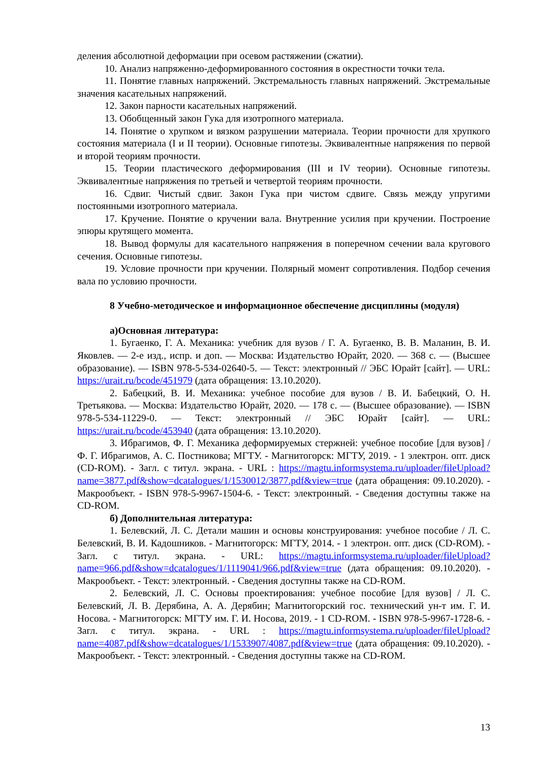деления абсолютной деформации при осевом растяжении (сжатии).
10. Анализ напряженно-деформированного состояния в окрестности точки тела.
11. Понятие главных напряжений. Экстремальность главных напряжений. Экстремальные значения касательных напряжений.
12. Закон парности касательных напряжений.
13. Обобщенный закон Гука для изотропного материала.
14. Понятие о хрупком и вязком разрушении материала. Теории прочности для хрупкого состояния материала (I и II теории). Основные гипотезы. Эквивалентные напряжения по первой и второй теориям прочности.
15. Теории пластического деформирования (III и IV теории). Основные гипотезы. Эквивалентные напряжения по третьей и четвертой теориям прочности.
16. Сдвиг. Чистый сдвиг. Закон Гука при чистом сдвиге. Связь между упругими постоянными изотропного материала.
17. Кручение. Понятие о кручении вала. Внутренние усилия при кручении. Построение эпюры крутящего момента.
18. Вывод формулы для касательного напряжения в поперечном сечении вала кругового сечения. Основные гипотезы.
19. Условие прочности при кручении. Полярный момент сопротивления. Подбор сечения вала по условию прочности.
8 Учебно-методическое и информационное обеспечение дисциплины (модуля)
а)Основная литература:
1. Бугаенко, Г. А. Механика: учебник для вузов / Г. А. Бугаенко, В. В. Маланин, В. И. Яковлев. — 2-е изд., испр. и доп. — Москва: Издательство Юрайт, 2020. — 368 с. — (Высшее образование). — ISBN 978-5-534-02640-5. — Текст: электронный // ЭБС Юрайт [сайт]. — URL: https://urait.ru/bcode/451979 (дата обращения: 13.10.2020).
2. Бабецкий, В. И. Механика: учебное пособие для вузов / В. И. Бабецкий, О. Н. Третьякова. — Москва: Издательство Юрайт, 2020. — 178 с. — (Высшее образование). — ISBN 978-5-534-11229-0. — Текст: электронный // ЭБС Юрайт [сайт]. — URL: https://urait.ru/bcode/453940 (дата обращения: 13.10.2020).
3. Ибрагимов, Ф. Г. Механика деформируемых стержней: учебное пособие [для вузов] / Ф. Г. Ибрагимов, А. С. Постникова; МГТУ. - Магнитогорск: МГТУ, 2019. - 1 электрон. опт. диск (CD-ROM). - Загл. с титул. экрана. - URL : https://magtu.informsystema.ru/uploader/fileUpload?name=3877.pdf&show=dcatalogues/1/1530012/3877.pdf&view=true (дата обращения: 09.10.2020). - Макрообъект. - ISBN 978-5-9967-1504-6. - Текст: электронный. - Сведения доступны также на CD-ROM.
б) Дополнительная литература:
1. Белевский, Л. С. Детали машин и основы конструирования: учебное пособие / Л. С. Белевский, В. И. Кадошников. - Магнитогорск: МГТУ, 2014. - 1 электрон. опт. диск (CD-ROM). - Загл. с титул. экрана. - URL: https://magtu.informsystema.ru/uploader/fileUpload?name=966.pdf&show=dcatalogues/1/1119041/966.pdf&view=true (дата обращения: 09.10.2020). - Макрообъект. - Текст: электронный. - Сведения доступны также на CD-ROM.
2. Белевский, Л. С. Основы проектирования: учебное пособие [для вузов] / Л. С. Белевский, Л. В. Дерябина, А. А. Дерябин; Магнитогорский гос. технический ун-т им. Г. И. Носова. - Магнитогорск: МГТУ им. Г. И. Носова, 2019. - 1 CD-ROM. - ISBN 978-5-9967-1728-6. - Загл. с титул. экрана. - URL : https://magtu.informsystema.ru/uploader/fileUpload?name=4087.pdf&show=dcatalogues/1/1533907/4087.pdf&view=true (дата обращения: 09.10.2020). - Макрообъект. - Текст: электронный. - Сведения доступны также на CD-ROM.
13